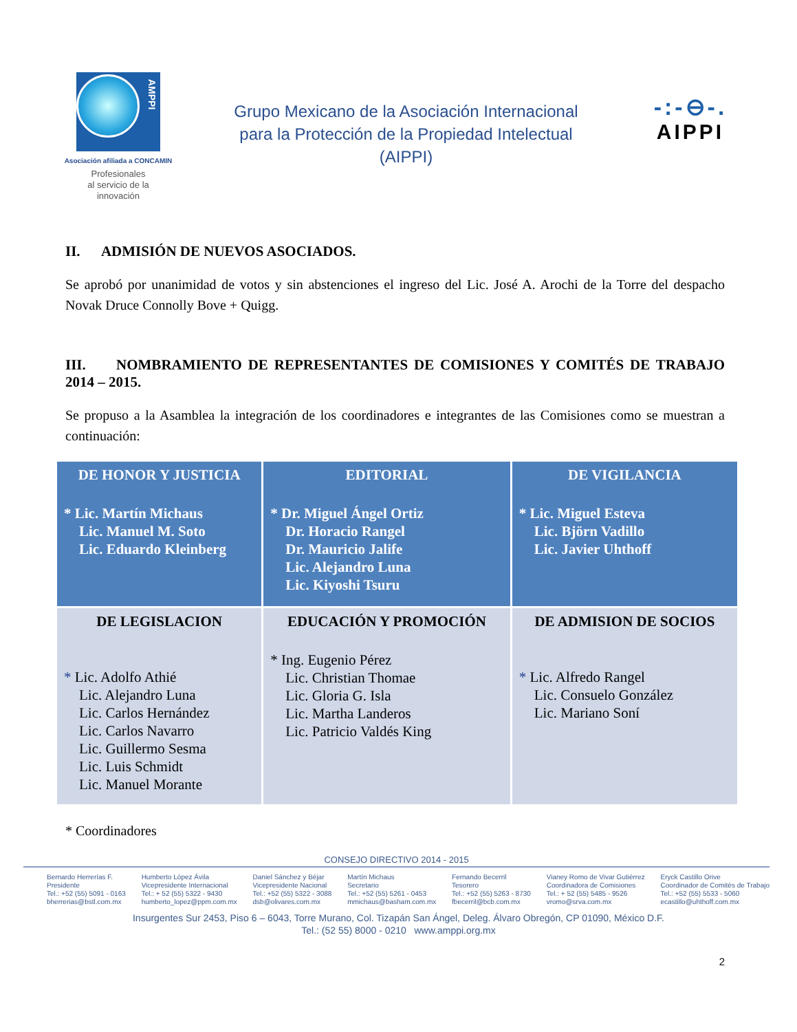AMPPI
Asociación afiliada a CONCAMIN
Profesionales
al servicio de la
innovación
Grupo Mexicano de la Asociación Internacional
para la Protección de la Propiedad Intelectual
(AIPPI)
-:-⊖-.
AIPPI
II. ADMISIÓN DE NUEVOS ASOCIADOS.
Se aprobó por unanimidad de votos y sin abstenciones el ingreso del Lic. José A. Arochi de la Torre del despacho Novak Druce Connolly Bove + Quigg.
III. NOMBRAMIENTO DE REPRESENTANTES DE COMISIONES Y COMITÉS DE TRABAJO 2014 – 2015.
Se propuso a la Asamblea la integración de los coordinadores e integrantes de las Comisiones como se muestran a continuación:
| DE HONOR Y JUSTICIA * Lic. Martín Michaus Lic. Manuel M. Soto Lic. Eduardo Kleinberg | EDITORIAL * Dr. Miguel Ángel Ortiz Dr. Horacio Rangel Dr. Mauricio Jalife Lic. Alejandro Luna Lic. Kiyoshi Tsuru | DE VIGILANCIA * Lic. Miguel Esteva Lic. Björn Vadillo Lic. Javier Uhthoff |
| DE LEGISLACION * Lic. Adolfo Athié Lic. Alejandro Luna Lic. Carlos Hernández Lic. Carlos Navarro Lic. Guillermo Sesma Lic. Luis Schmidt Lic. Manuel Morante | EDUCACIÓN Y PROMOCIÓN * Ing. Eugenio Pérez Lic. Christian Thomae Lic. Gloria G. Isla Lic. Martha Landeros Lic. Patricio Valdés King | DE ADMISION DE SOCIOS * Lic. Alfredo Rangel Lic. Consuelo González Lic. Mariano Soní |
* Coordinadores
CONSEJO DIRECTIVO 2014 - 2015
Bernardo Herrerías F.
Presidente
Tel.: +52 (55) 5091 - 0163
bherrerias@bstl.com.mx
Humberto López Ávila
Vicepresidente Internacional
Tel.: + 52 (55) 5322 - 9430
humberto_lopez@ppm.com.mx
Daniel Sánchez y Béjar
Vicepresidente Nacional
Tel.: +52 (55) 5322 - 3088
dsb@olivares.com.mx
Martín Michaus
Secretario
Tel.: +52 (55) 5261 - 0453
mmichaus@basham.com.mx
Fernando Becerril
Tesorero
Tel.: +52 (55) 5263 - 8730
fbecerril@bcb.com.mx
Vianey Romo de Vivar Gutiérrez
Coordinadora de Comisiones
Tel.: + 52 (55) 5485 - 9526
vromo@srva.com.mx
Eryck Castillo Orive
Coordinador de Comités de Trabajo
Tel.: +52 (55) 5533 - 5060
ecastillo@uhthoff.com.mx
Insurgentes Sur 2453, Piso 6 – 6043, Torre Murano, Col. Tizapán San Ángel, Deleg. Álvaro Obregón, CP 01090, México D.F.
Tel.: (52 55) 8000 - 0210 www.amppi.org.mx
2